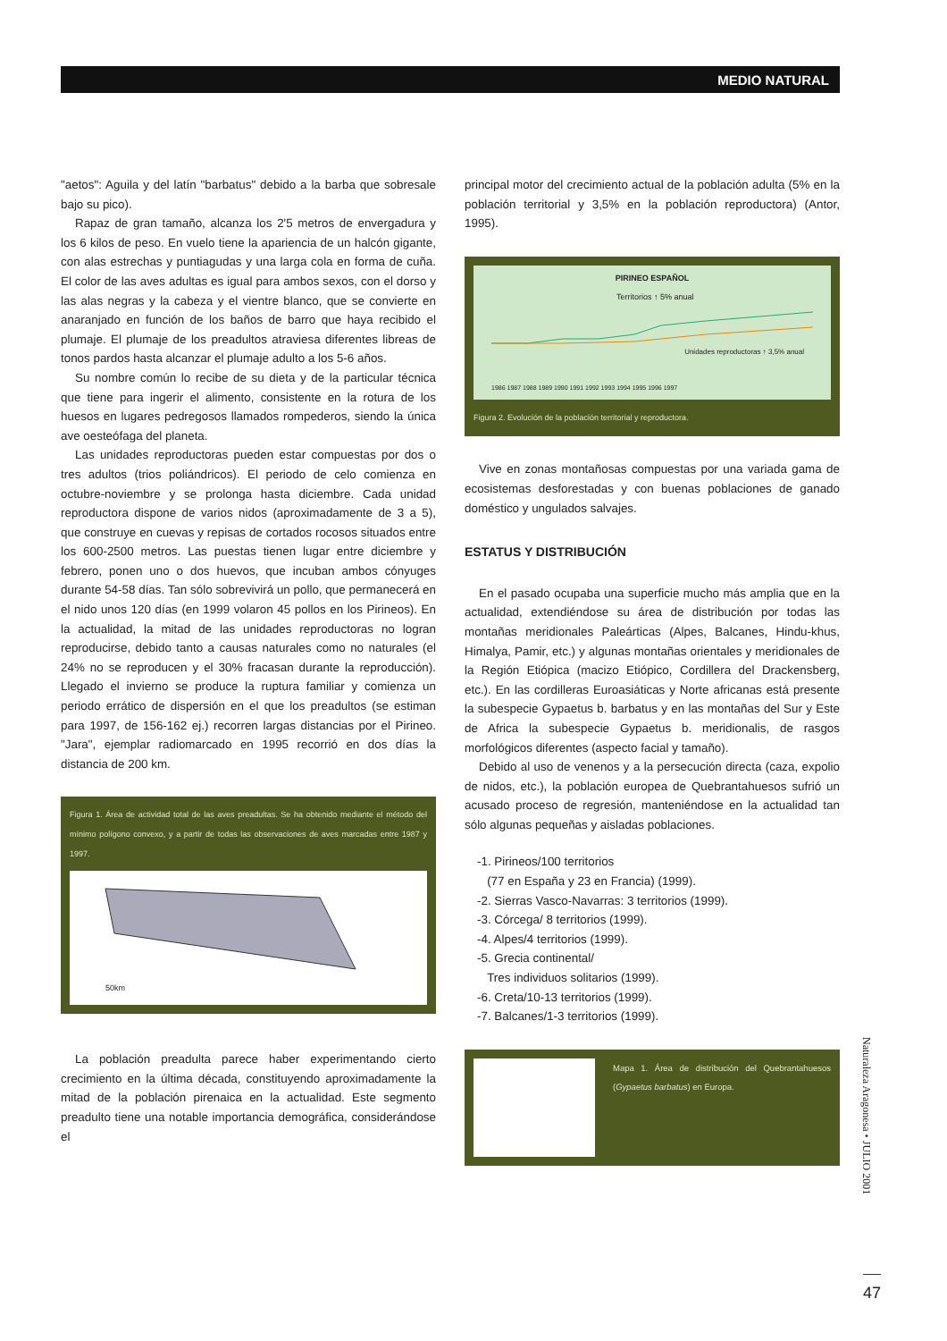MEDIO NATURAL
"aetos": Aguila y del latín "barbatus" debido a la barba que sobresale bajo su pico).
Rapaz de gran tamaño, alcanza los 2'5 metros de envergadura y los 6 kilos de peso. En vuelo tiene la apariencia de un halcón gigante, con alas estrechas y puntiagudas y una larga cola en forma de cuña. El color de las aves adultas es igual para ambos sexos, con el dorso y las alas negras y la cabeza y el vientre blanco, que se convierte en anaranjado en función de los baños de barro que haya recibido el plumaje. El plumaje de los preadultos atraviesa diferentes libreas de tonos pardos hasta alcanzar el plumaje adulto a los 5-6 años.
Su nombre común lo recibe de su dieta y de la particular técnica que tiene para ingerir el alimento, consistente en la rotura de los huesos en lugares pedregosos llamados rompederos, siendo la única ave oesteófaga del planeta.
Las unidades reproductoras pueden estar compuestas por dos o tres adultos (trios poliándricos). El periodo de celo comienza en octubre-noviembre y se prolonga hasta diciembre. Cada unidad reproductora dispone de varios nidos (aproximadamente de 3 a 5), que construye en cuevas y repisas de cortados rocosos situados entre los 600-2500 metros. Las puestas tienen lugar entre diciembre y febrero, ponen uno o dos huevos, que incuban ambos cónyuges durante 54-58 días. Tan sólo sobrevivirá un pollo, que permanecerá en el nido unos 120 días (en 1999 volaron 45 pollos en los Pirineos). En la actualidad, la mitad de las unidades reproductoras no logran reproducirse, debido tanto a causas naturales como no naturales (el 24% no se reproducen y el 30% fracasan durante la reproducción). Llegado el invierno se produce la ruptura familiar y comienza un periodo errático de dispersión en el que los preadultos (se estiman para 1997, de 156-162 ej.) recorren largas distancias por el Pirineo. "Jara", ejemplar radiomarcado en 1995 recorrió en dos días la distancia de 200 km.
Figura 1. Área de actividad total de las aves preadultas. Se ha obtenido mediante el método del mínimo polígono convexo, y a partir de todas las observaciones de aves marcadas entre 1987 y 1997.
50km
La población preadulta parece haber experimentando cierto crecimiento en la última década, constituyendo aproximadamente la mitad de la población pirenaica en la actualidad. Este segmento preadulto tiene una notable importancia demográfica, considerándose el
principal motor del crecimiento actual de la población adulta (5% en la población territorial y 3,5% en la población reproductora) (Antor, 1995).
PIRINEO ESPAÑOL
Territorios ↑ 5% anual
Unidades reproductoras ↑ 3,5% anual
1986 1987 1988 1989 1990 1991 1992 1993 1994 1995 1996 1997
Figura 2. Evolución de la población territorial y reproductora.
Vive en zonas montañosas compuestas por una variada gama de ecosistemas desforestadas y con buenas poblaciones de ganado doméstico y ungulados salvajes.
ESTATUS Y DISTRIBUCIÓN
En el pasado ocupaba una superficie mucho más amplia que en la actualidad, extendiéndose su área de distribución por todas las montañas meridionales Paleárticas (Alpes, Balcanes, Hindu-khus, Himalya, Pamir, etc.) y algunas montañas orientales y meridionales de la Región Etiópica (macizo Etiópico, Cordillera del Drackensberg, etc.). En las cordilleras Euroasiáticas y Norte africanas está presente la subespecie Gypaetus b. barbatus y en las montañas del Sur y Este de Africa la subespecie Gypaetus b. meridionalis, de rasgos morfológicos diferentes (aspecto facial y tamaño).
Debido al uso de venenos y a la persecución directa (caza, expolio de nidos, etc.), la población europea de Quebrantahuesos sufrió un acusado proceso de regresión, manteniéndose en la actualidad tan sólo algunas pequeñas y aisladas poblaciones.
-1. Pirineos/100 territorios
(77 en España y 23 en Francia) (1999).
-2. Sierras Vasco-Navarras: 3 territorios (1999).
-3. Córcega/ 8 territorios (1999).
-4. Alpes/4 territorios (1999).
-5. Grecia continental/
Tres individuos solitarios (1999).
-6. Creta/10-13 territorios (1999).
-7. Balcanes/1-3 territorios (1999).
Mapa 1. Área de distribución del Quebrantahuesos (Gypaetus barbatus) en Europa.
Naturaleza Aragonesa • JULIO 2001
47